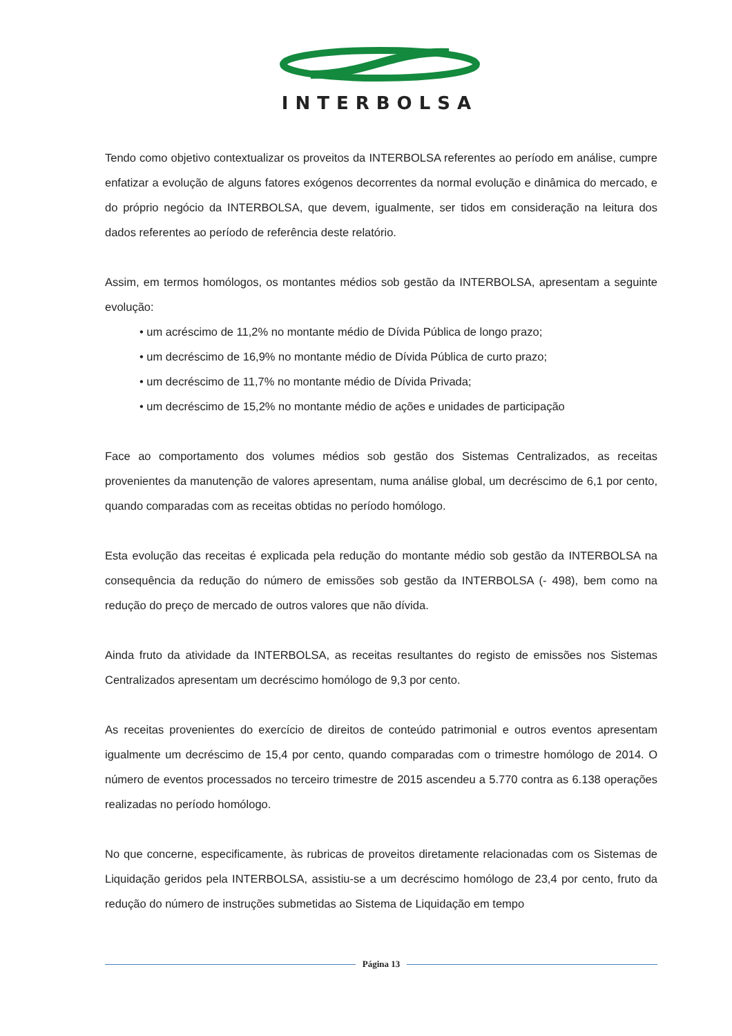INTERBOLSA
Tendo como objetivo contextualizar os proveitos da INTERBOLSA referentes ao período em análise, cumpre enfatizar a evolução de alguns fatores exógenos decorrentes da normal evolução e dinâmica do mercado, e do próprio negócio da INTERBOLSA, que devem, igualmente, ser tidos em consideração na leitura dos dados referentes ao período de referência deste relatório.
Assim, em termos homólogos, os montantes médios sob gestão da INTERBOLSA, apresentam a seguinte evolução:
• um acréscimo de 11,2% no montante médio de Dívida Pública de longo prazo;
• um decréscimo de 16,9% no montante médio de Dívida Pública de curto prazo;
• um decréscimo de 11,7% no montante médio de Dívida Privada;
• um decréscimo de 15,2% no montante médio de ações e unidades de participação
Face ao comportamento dos volumes médios sob gestão dos Sistemas Centralizados, as receitas provenientes da manutenção de valores apresentam, numa análise global, um decréscimo de 6,1 por cento, quando comparadas com as receitas obtidas no período homólogo.
Esta evolução das receitas é explicada pela redução do montante médio sob gestão da INTERBOLSA na consequência da redução do número de emissões sob gestão da INTERBOLSA (- 498), bem como na redução do preço de mercado de outros valores que não dívida.
Ainda fruto da atividade da INTERBOLSA, as receitas resultantes do registo de emissões nos Sistemas Centralizados apresentam um decréscimo homólogo de 9,3 por cento.
As receitas provenientes do exercício de direitos de conteúdo patrimonial e outros eventos apresentam igualmente um decréscimo de 15,4 por cento, quando comparadas com o trimestre homólogo de 2014. O número de eventos processados no terceiro trimestre de 2015 ascendeu a 5.770 contra as 6.138 operações realizadas no período homólogo.
No que concerne, especificamente, às rubricas de proveitos diretamente relacionadas com os Sistemas de Liquidação geridos pela INTERBOLSA, assistiu-se a um decréscimo homólogo de 23,4 por cento, fruto da redução do número de instruções submetidas ao Sistema de Liquidação em tempo
Página 13